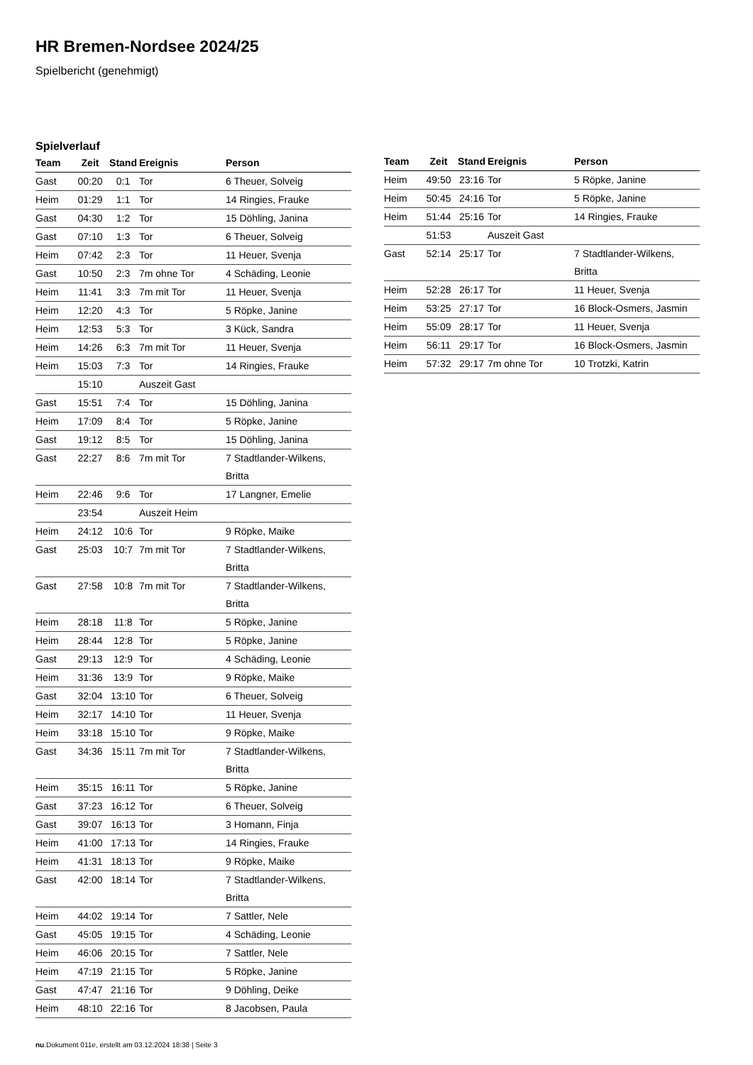HR Bremen-Nordsee 2024/25
Spielbericht (genehmigt)
Spielverlauf
| Team | Zeit | Stand | Ereignis | Person |
| --- | --- | --- | --- | --- |
| Gast | 00:20 | 0:1 | Tor | 6 Theuer, Solveig |
| Heim | 01:29 | 1:1 | Tor | 14 Ringies, Frauke |
| Gast | 04:30 | 1:2 | Tor | 15 Döhling, Janina |
| Gast | 07:10 | 1:3 | Tor | 6 Theuer, Solveig |
| Heim | 07:42 | 2:3 | Tor | 11 Heuer, Svenja |
| Gast | 10:50 | 2:3 | 7m ohne Tor | 4 Schäding, Leonie |
| Heim | 11:41 | 3:3 | 7m mit Tor | 11 Heuer, Svenja |
| Heim | 12:20 | 4:3 | Tor | 5 Röpke, Janine |
| Heim | 12:53 | 5:3 | Tor | 3 Kück, Sandra |
| Heim | 14:26 | 6:3 | 7m mit Tor | 11 Heuer, Svenja |
| Heim | 15:03 | 7:3 | Tor | 14 Ringies, Frauke |
| | 15:10 | | Auszeit Gast | |
| Gast | 15:51 | 7:4 | Tor | 15 Döhling, Janina |
| Heim | 17:09 | 8:4 | Tor | 5 Röpke, Janine |
| Gast | 19:12 | 8:5 | Tor | 15 Döhling, Janina |
| Gast | 22:27 | 8:6 | 7m mit Tor | 7 Stadtlander-Wilkens, Britta |
| Heim | 22:46 | 9:6 | Tor | 17 Langner, Emelie |
| | 23:54 | | Auszeit Heim | |
| Heim | 24:12 | 10:6 | Tor | 9 Röpke, Maike |
| Gast | 25:03 | 10:7 | 7m mit Tor | 7 Stadtlander-Wilkens, Britta |
| Gast | 27:58 | 10:8 | 7m mit Tor | 7 Stadtlander-Wilkens, Britta |
| Heim | 28:18 | 11:8 | Tor | 5 Röpke, Janine |
| Heim | 28:44 | 12:8 | Tor | 5 Röpke, Janine |
| Gast | 29:13 | 12:9 | Tor | 4 Schäding, Leonie |
| Heim | 31:36 | 13:9 | Tor | 9 Röpke, Maike |
| Gast | 32:04 | 13:10 | Tor | 6 Theuer, Solveig |
| Heim | 32:17 | 14:10 | Tor | 11 Heuer, Svenja |
| Heim | 33:18 | 15:10 | Tor | 9 Röpke, Maike |
| Gast | 34:36 | 15:11 | 7m mit Tor | 7 Stadtlander-Wilkens, Britta |
| Heim | 35:15 | 16:11 | Tor | 5 Röpke, Janine |
| Gast | 37:23 | 16:12 | Tor | 6 Theuer, Solveig |
| Gast | 39:07 | 16:13 | Tor | 3 Homann, Finja |
| Heim | 41:00 | 17:13 | Tor | 14 Ringies, Frauke |
| Heim | 41:31 | 18:13 | Tor | 9 Röpke, Maike |
| Gast | 42:00 | 18:14 | Tor | 7 Stadtlander-Wilkens, Britta |
| Heim | 44:02 | 19:14 | Tor | 7 Sattler, Nele |
| Gast | 45:05 | 19:15 | Tor | 4 Schäding, Leonie |
| Heim | 46:06 | 20:15 | Tor | 7 Sattler, Nele |
| Heim | 47:19 | 21:15 | Tor | 5 Röpke, Janine |
| Gast | 47:47 | 21:16 | Tor | 9 Döhling, Deike |
| Heim | 48:10 | 22:16 | Tor | 8 Jacobsen, Paula |
| Team | Zeit | Stand | Ereignis | Person |
| --- | --- | --- | --- | --- |
| Heim | 49:50 | 23:16 | Tor | 5 Röpke, Janine |
| Heim | 50:45 | 24:16 | Tor | 5 Röpke, Janine |
| Heim | 51:44 | 25:16 | Tor | 14 Ringies, Frauke |
| | 51:53 | | Auszeit Gast | |
| Gast | 52:14 | 25:17 | Tor | 7 Stadtlander-Wilkens, Britta |
| Heim | 52:28 | 26:17 | Tor | 11 Heuer, Svenja |
| Heim | 53:25 | 27:17 | Tor | 16 Block-Osmers, Jasmin |
| Heim | 55:09 | 28:17 | Tor | 11 Heuer, Svenja |
| Heim | 56:11 | 29:17 | Tor | 16 Block-Osmers, Jasmin |
| Heim | 57:32 | 29:17 | 7m ohne Tor | 10 Trotzki, Katrin |
nu.Dokument 011e, erstellt am 03.12.2024 18:38 | Seite 3